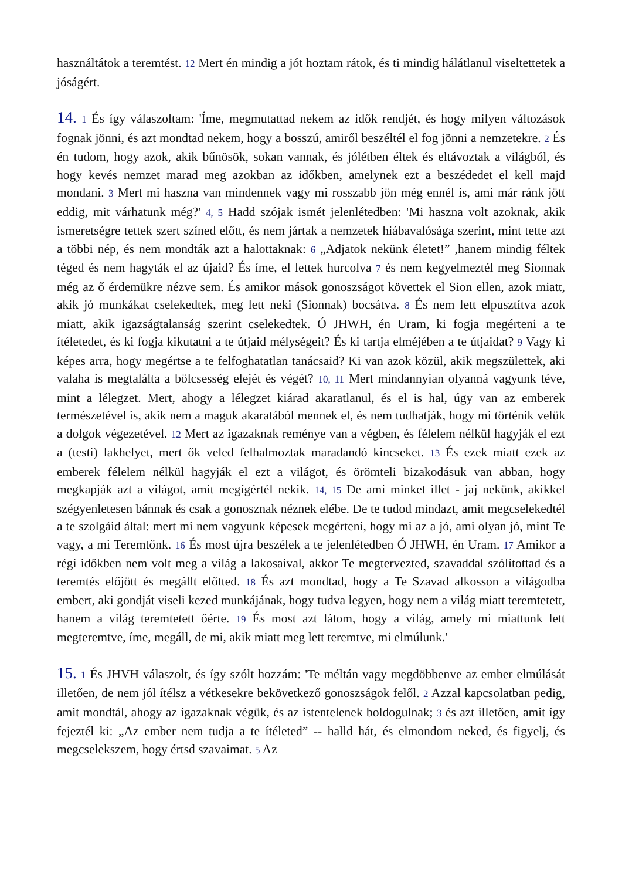használtátok a teremtést. 12 Mert én mindig a jót hoztam rátok, és ti mindig hálátlanul viseltettetek a jóságért.
14. 1 És így válaszoltam: 'Íme, megmutattad nekem az idők rendjét, és hogy milyen változások fognak jönni, és azt mondtad nekem, hogy a bosszú, amiről beszéltél el fog jönni a nemzetekre. 2 És én tudom, hogy azok, akik bűnösök, sokan vannak, és jólétben éltek és eltávoztak a világból, és hogy kevés nemzet marad meg azokban az időkben, amelynek ezt a beszédedet el kell majd mondani. 3 Mert mi haszna van mindennek vagy mi rosszabb jön még ennél is, ami már ránk jött eddig, mit várhatunk még?' 4, 5 Hadd szójak ismét jelenlétedben: 'Mi haszna volt azoknak, akik ismeretségre tettek szert színed előtt, és nem jártak a nemzetek hiábavalósága szerint, mint tette azt a többi nép, és nem mondták azt a halottaknak: 6 „Adjatok nekünk életet!” ,hanem mindig féltek téged és nem hagyták el az újaid? És íme, el lettek hurcolva 7 és nem kegyelmeztél meg Sionnak még az ő érdemükre nézve sem. És amikor mások gonoszságot követtek el Sion ellen, azok miatt, akik jó munkákat cselekedtek, meg lett neki (Sionnak) bocsátva. 8 És nem lett elpusztítva azok miatt, akik igazságtalanság szerint cselekedtek. Ó JHWH, én Uram, ki fogja megérteni a te ítéletedet, és ki fogja kikutatni a te útjaid mélységeit? És ki tartja elméjében a te útjaidat? 9 Vagy ki képes arra, hogy megértse a te felfoghatatlan tanácsaid? Ki van azok közül, akik megszülettek, aki valaha is megtalálta a bölcsesség elejét és végét? 10, 11 Mert mindannyian olyanná vagyunk téve, mint a lélegzet. Mert, ahogy a lélegzet kiárad akaratlanul, és el is hal, úgy van az emberek természetével is, akik nem a maguk akaratából mennek el, és nem tudhatják, hogy mi történik velük a dolgok végezetével. 12 Mert az igazaknak reménye van a végben, és félelem nélkül hagyják el ezt a (testi) lakhelyet, mert ők veled felhalmoztak maradandó kincseket. 13 És ezek miatt ezek az emberek félelem nélkül hagyják el ezt a világot, és örömteli bizakodásuk van abban, hogy megkapják azt a világot, amit megígértél nekik. 14, 15 De ami minket illet - jaj nekünk, akikkel szégyenletesen bánnak és csak a gonosznak néznek elébe. De te tudod mindazt, amit megcselekedtél a te szolgáid által: mert mi nem vagyunk képesek megérteni, hogy mi az a jó, ami olyan jó, mint Te vagy, a mi Teremtőnk. 16 És most újra beszélek a te jelenlétedben Ó JHWH, én Uram. 17 Amikor a régi időkben nem volt meg a világ a lakosaival, akkor Te megtervezted, szavaddal szólítottad és a teremtés előjött és megállt előtted. 18 És azt mondtad, hogy a Te Szavad alkosson a világodba embert, aki gondját viseli kezed munkájának, hogy tudva legyen, hogy nem a világ miatt teremtetett, hanem a világ teremtetett őérte. 19 És most azt látom, hogy a világ, amely mi miattunk lett megteremtve, íme, megáll, de mi, akik miatt meg lett teremtve, mi elmúlunk.'
15. 1 És JHVH válaszolt, és így szólt hozzám: 'Te méltán vagy megdöbbenve az ember elmúlását illetően, de nem jól ítélsz a vétkesekre bekövetkező gonoszságok felől. 2 Azzal kapcsolatban pedig, amit mondtál, ahogy az igazaknak végük, és az istentelenek boldogulnak; 3 és azt illetően, amit így fejeztél ki: „Az ember nem tudja a te ítéleted” -- halld hát, és elmondom neked, és figyelj, és megcselekszem, hogy értsd szavaimat. 5 Az